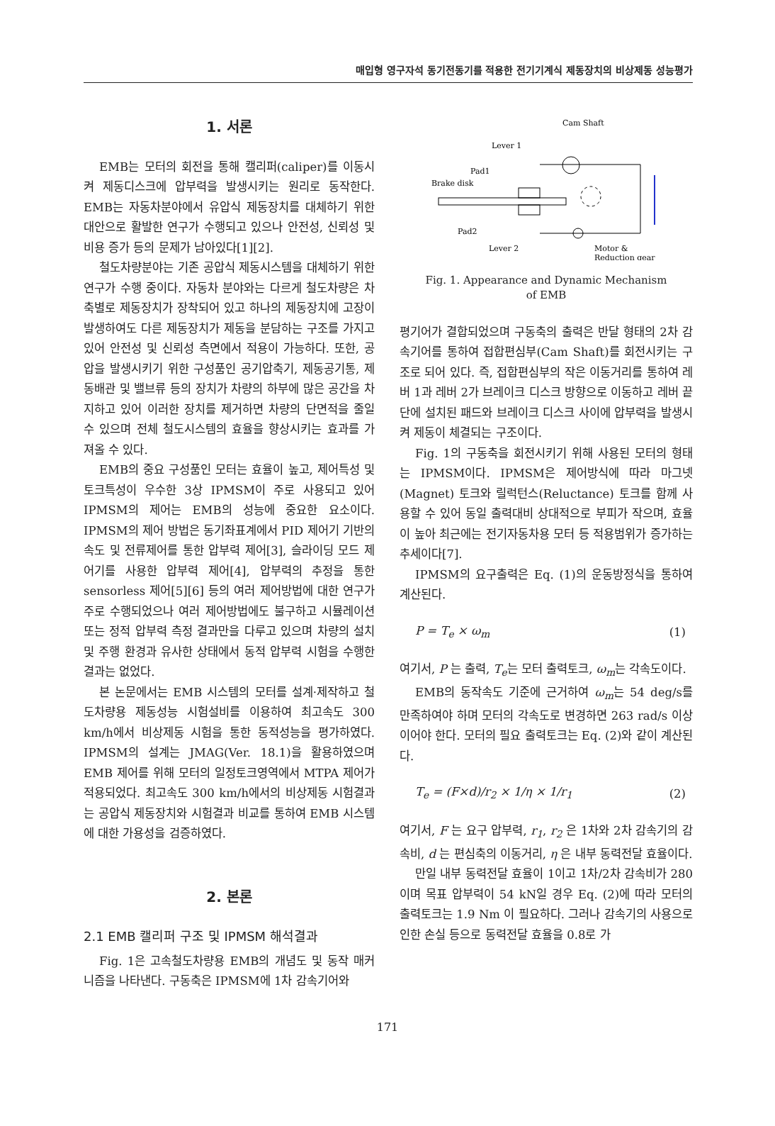매입형 영구자석 동기전동기를 적용한 전기기계식 제동장치의 비상제동 성능평가
1. 서론
EMB는 모터의 회전을 통해 캘리퍼(caliper)를 이동시켜 제동디스크에 압부력을 발생시키는 원리로 동작한다. EMB는 자동차분야에서 유압식 제동장치를 대체하기 위한 대안으로 활발한 연구가 수행되고 있으나 안전성, 신뢰성 및 비용 증가 등의 문제가 남아있다[1][2].
철도차량분야는 기존 공압식 제동시스템을 대체하기 위한 연구가 수행 중이다. 자동차 분야와는 다르게 철도차량은 차축별로 제동장치가 장착되어 있고 하나의 제동장치에 고장이 발생하여도 다른 제동장치가 제동을 분담하는 구조를 가지고 있어 안전성 및 신뢰성 측면에서 적용이 가능하다. 또한, 공압을 발생시키기 위한 구성품인 공기압축기, 제동공기통, 제동배관 및 밸브류 등의 장치가 차량의 하부에 많은 공간을 차지하고 있어 이러한 장치를 제거하면 차량의 단면적을 줄일 수 있으며 전체 철도시스템의 효율을 향상시키는 효과를 가져올 수 있다.
EMB의 중요 구성품인 모터는 효율이 높고, 제어특성 및 토크특성이 우수한 3상 IPMSM이 주로 사용되고 있어 IPMSM의 제어는 EMB의 성능에 중요한 요소이다. IPMSM의 제어 방법은 동기좌표계에서 PID 제어기 기반의 속도 및 전류제어를 통한 압부력 제어[3], 슬라이딩 모드 제어기를 사용한 압부력 제어[4], 압부력의 추정을 통한 sensorless 제어[5][6] 등의 여러 제어방법에 대한 연구가 주로 수행되었으나 여러 제어방법에도 불구하고 시뮬레이션 또는 정적 압부력 측정 결과만을 다루고 있으며 차량의 설치 및 주행 환경과 유사한 상태에서 동적 압부력 시험을 수행한 결과는 없었다.
본 논문에서는 EMB 시스템의 모터를 설계·제작하고 철도차량용 제동성능 시험설비를 이용하여 최고속도 300 km/h에서 비상제동 시험을 통한 동적성능을 평가하였다. IPMSM의 설계는 JMAG(Ver. 18.1)을 활용하였으며 EMB 제어를 위해 모터의 일정토크영역에서 MTPA 제어가 적용되었다. 최고속도 300 km/h에서의 비상제동 시험결과는 공압식 제동장치와 시험결과 비교를 통하여 EMB 시스템에 대한 가용성을 검증하였다.
2. 본론
2.1 EMB 캘리퍼 구조 및 IPMSM 해석결과
Fig. 1은 고속철도차량용 EMB의 개념도 및 동작 매커니즘을 나타낸다. 구동축은 IPMSM에 1차 감속기어와
Cam Shaft
Lever 1
Pad1
Brake disk
Pad2
Lever 2
Motor &
Reduction gear
Fig. 1. Appearance and Dynamic Mechanism
of EMB
평기어가 결합되었으며 구동축의 출력은 반달 형태의 2차 감속기어를 통하여 접합편심부(Cam Shaft)를 회전시키는 구조로 되어 있다. 즉, 접합편심부의 작은 이동거리를 통하여 레버 1과 레버 2가 브레이크 디스크 방향으로 이동하고 레버 끝단에 설치된 패드와 브레이크 디스크 사이에 압부력을 발생시켜 제동이 체결되는 구조이다.
Fig. 1의 구동축을 회전시키기 위해 사용된 모터의 형태는 IPMSM이다. IPMSM은 제어방식에 따라 마그넷(Magnet) 토크와 릴럭턴스(Reluctance) 토크를 함께 사용할 수 있어 동일 출력대비 상대적으로 부피가 작으며, 효율이 높아 최근에는 전기자동차용 모터 등 적용범위가 증가하는 추세이다[7].
IPMSM의 요구출력은 Eq. (1)의 운동방정식을 통하여 계산된다.
P = T<sub>e</sub> × ω<sub>m</sub> (1)
여기서, P 는 출력, T<sub>e</sub>는 모터 출력토크, ω<sub>m</sub>는 각속도이다.
EMB의 동작속도 기준에 근거하여 ω<sub>m</sub>는 54 deg/s를 만족하여야 하며 모터의 각속도로 변경하면 263 rad/s 이상 이어야 한다. 모터의 필요 출력토크는 Eq. (2)와 같이 계산된다.
T<sub>e</sub> = (F×d)/r<sub>2</sub> × 1/η × 1/r<sub>1</sub> (2)
여기서, F 는 요구 압부력, r<sub>1</sub>, r<sub>2</sub> 은 1차와 2차 감속기의 감속비, d 는 편심축의 이동거리, η 은 내부 동력전달 효율이다.
만일 내부 동력전달 효율이 1이고 1차/2차 감속비가 280이며 목표 압부력이 54 kN일 경우 Eq. (2)에 따라 모터의 출력토크는 1.9 Nm 이 필요하다. 그러나 감속기의 사용으로 인한 손실 등으로 동력전달 효율을 0.8로 가
171